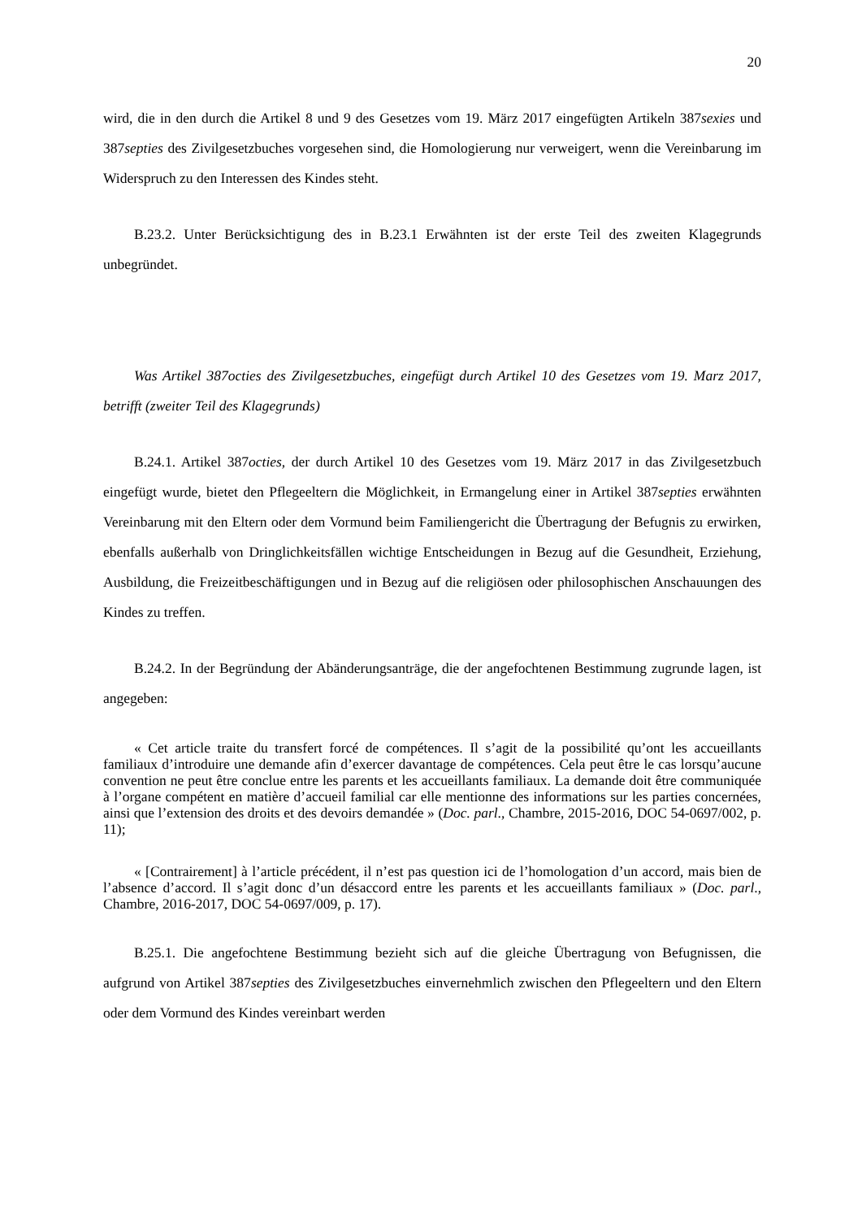20
wird, die in den durch die Artikel 8 und 9 des Gesetzes vom 19. März 2017 eingefügten Artikeln 387sexies und 387septies des Zivilgesetzbuches vorgesehen sind, die Homologierung nur verweigert, wenn die Vereinbarung im Widerspruch zu den Interessen des Kindes steht.
B.23.2. Unter Berücksichtigung des in B.23.1 Erwähnten ist der erste Teil des zweiten Klagegrunds unbegründet.
Was Artikel 387octies des Zivilgesetzbuches, eingefügt durch Artikel 10 des Gesetzes vom 19. Marz 2017, betrifft (zweiter Teil des Klagegrunds)
B.24.1. Artikel 387octies, der durch Artikel 10 des Gesetzes vom 19. März 2017 in das Zivilgesetzbuch eingefügt wurde, bietet den Pflegeeltern die Möglichkeit, in Ermangelung einer in Artikel 387septies erwähnten Vereinbarung mit den Eltern oder dem Vormund beim Familiengericht die Übertragung der Befugnis zu erwirken, ebenfalls außerhalb von Dringlichkeitsfällen wichtige Entscheidungen in Bezug auf die Gesundheit, Erziehung, Ausbildung, die Freizeitbeschäftigungen und in Bezug auf die religiösen oder philosophischen Anschauungen des Kindes zu treffen.
B.24.2. In der Begründung der Abänderungsanträge, die der angefochtenen Bestimmung zugrunde lagen, ist angegeben:
« Cet article traite du transfert forcé de compétences. Il s’agit de la possibilité qu’ont les accueillants familiaux d’introduire une demande afin d’exercer davantage de compétences. Cela peut être le cas lorsqu’aucune convention ne peut être conclue entre les parents et les accueillants familiaux. La demande doit être communiquée à l’organe compétent en matière d’accueil familial car elle mentionne des informations sur les parties concernées, ainsi que l’extension des droits et des devoirs demandée » (Doc. parl., Chambre, 2015-2016, DOC 54-0697/002, p. 11);
« [Contrairement] à l’article précédent, il n’est pas question ici de l’homologation d’un accord, mais bien de l’absence d’accord. Il s’agit donc d’un désaccord entre les parents et les accueillants familiaux » (Doc. parl., Chambre, 2016-2017, DOC 54-0697/009, p. 17).
B.25.1. Die angefochtene Bestimmung bezieht sich auf die gleiche Übertragung von Befugnissen, die aufgrund von Artikel 387septies des Zivilgesetzbuches einvernehmlich zwischen den Pflegeeltern und den Eltern oder dem Vormund des Kindes vereinbart werden